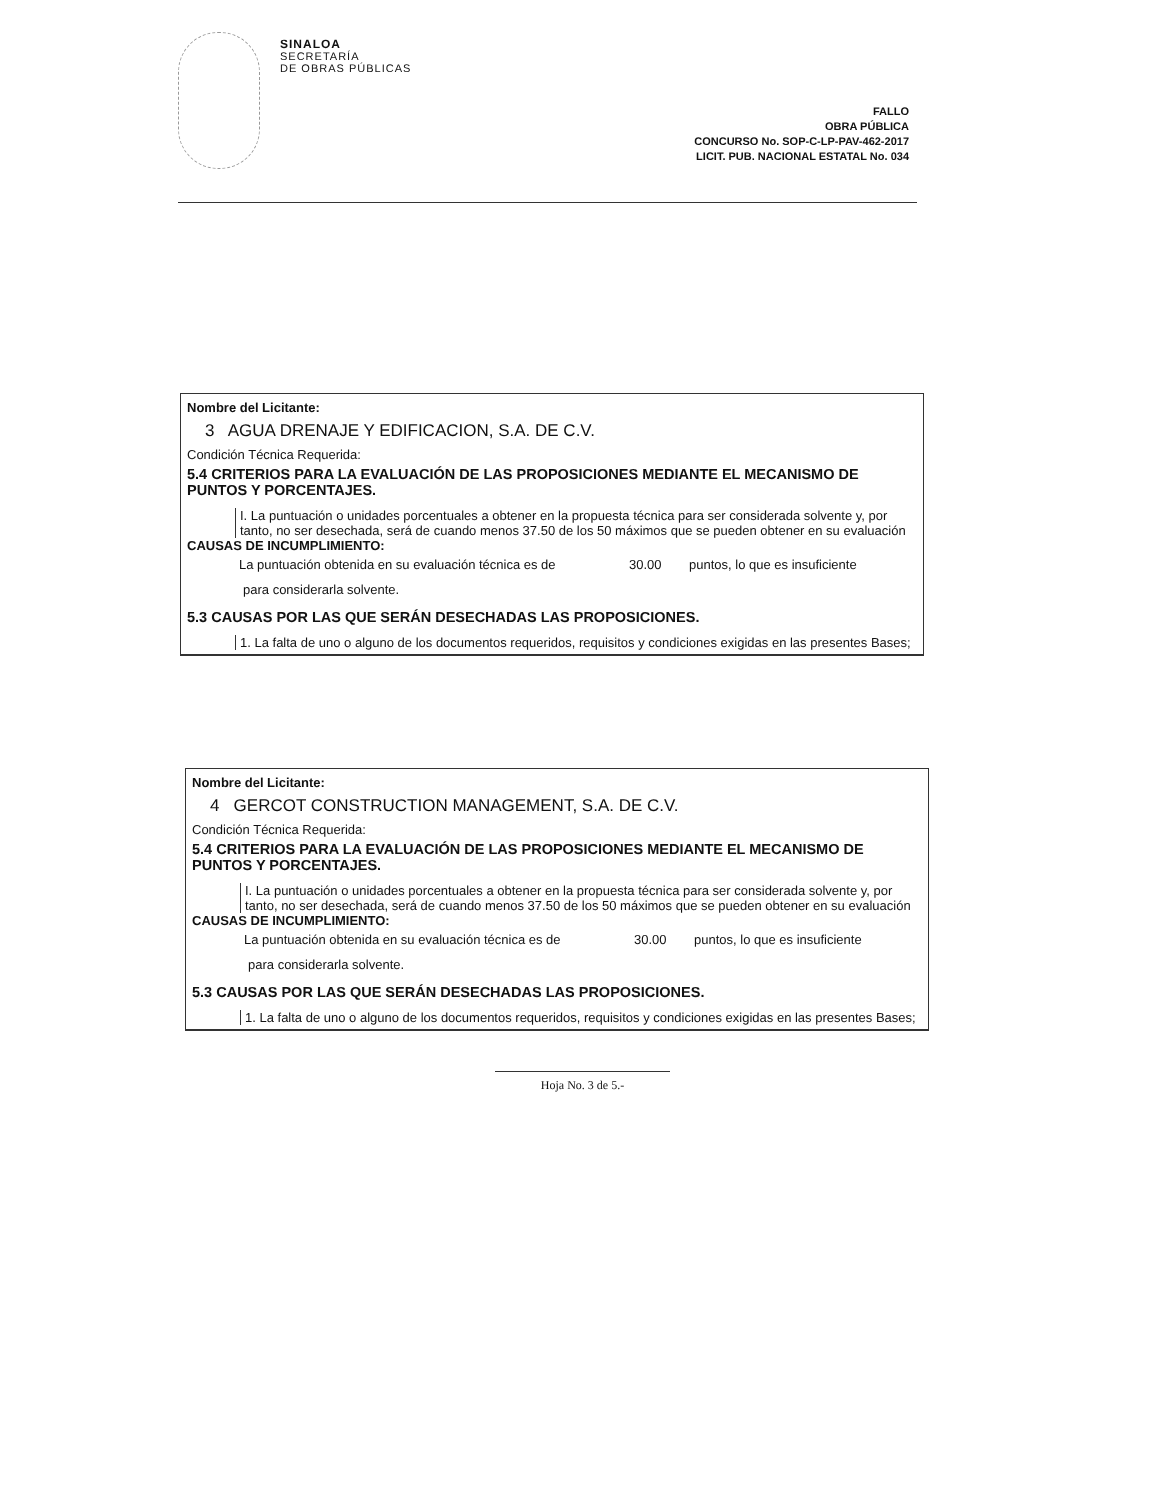SINALOA
SECRETARÍA
DE OBRAS PÚBLICAS
FALLO
OBRA PÚBLICA
CONCURSO No. SOP-C-LP-PAV-462-2017
LICIT. PUB. NACIONAL ESTATAL No. 034
Nombre del Licitante:
3 AGUA DRENAJE Y EDIFICACION, S.A. DE C.V.
Condición Técnica Requerida:
5.4 CRITERIOS PARA LA EVALUACIÓN DE LAS PROPOSICIONES MEDIANTE EL MECANISMO DE PUNTOS Y PORCENTAJES.
I. La puntuación o unidades porcentuales a obtener en la propuesta técnica para ser considerada solvente y, por tanto, no ser desechada, será de cuando menos 37.50 de los 50 máximos que se pueden obtener en su evaluación
CAUSAS DE INCUMPLIMIENTO:
La puntuación obtenida en su evaluación técnica es de 30.00 puntos, lo que es insuficiente
para considerarla solvente.
5.3 CAUSAS POR LAS QUE SERÁN DESECHADAS LAS PROPOSICIONES.
1. La falta de uno o alguno de los documentos requeridos, requisitos y condiciones exigidas en las presentes Bases;
Nombre del Licitante:
4 GERCOT CONSTRUCTION MANAGEMENT, S.A. DE C.V.
Condición Técnica Requerida:
5.4 CRITERIOS PARA LA EVALUACIÓN DE LAS PROPOSICIONES MEDIANTE EL MECANISMO DE PUNTOS Y PORCENTAJES.
I. La puntuación o unidades porcentuales a obtener en la propuesta técnica para ser considerada solvente y, por tanto, no ser desechada, será de cuando menos 37.50 de los 50 máximos que se pueden obtener en su evaluación
CAUSAS DE INCUMPLIMIENTO:
La puntuación obtenida en su evaluación técnica es de 30.00 puntos, lo que es insuficiente
para considerarla solvente.
5.3 CAUSAS POR LAS QUE SERÁN DESECHADAS LAS PROPOSICIONES.
1. La falta de uno o alguno de los documentos requeridos, requisitos y condiciones exigidas en las presentes Bases;
Hoja No. 3 de 5.-